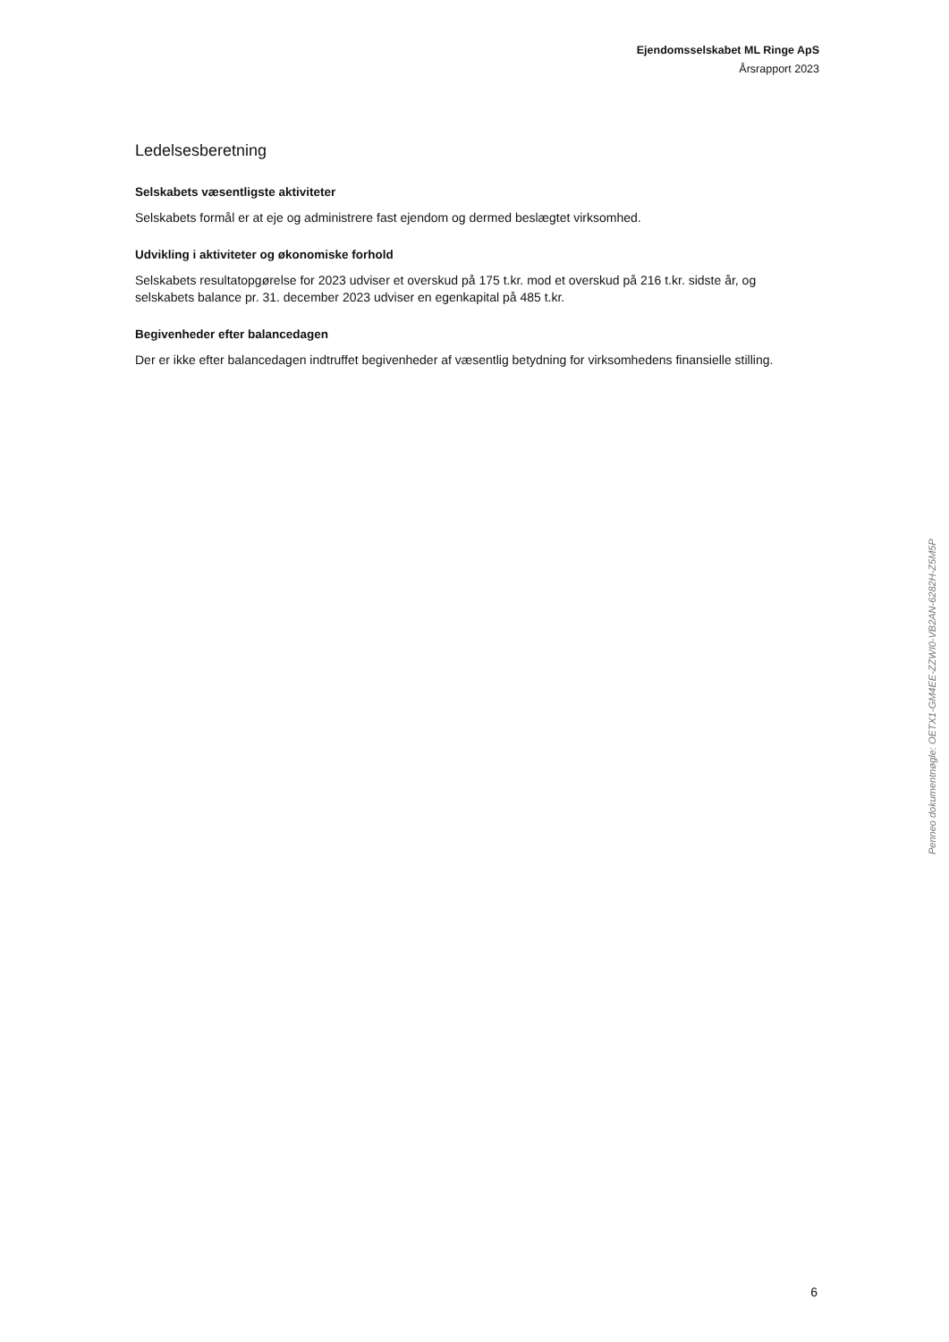Ejendomsselskabet ML Ringe ApS
Årsrapport 2023
Ledelsesberetning
Selskabets væsentligste aktiviteter
Selskabets formål er at eje og administrere fast ejendom og dermed beslægtet virksomhed.
Udvikling i aktiviteter og økonomiske forhold
Selskabets resultatopgørelse for 2023 udviser et overskud på 175 t.kr. mod et overskud på 216 t.kr. sidste år, og selskabets balance pr. 31. december 2023 udviser en egenkapital på 485 t.kr.
Begivenheder efter balancedagen
Der er ikke efter balancedagen indtruffet begivenheder af væsentlig betydning for virksomhedens finansielle stilling.
Penneo dokumentnøgle: OETX1-GM4EE-ZZWI0-VB2AN-6282H-Z5M5P
6